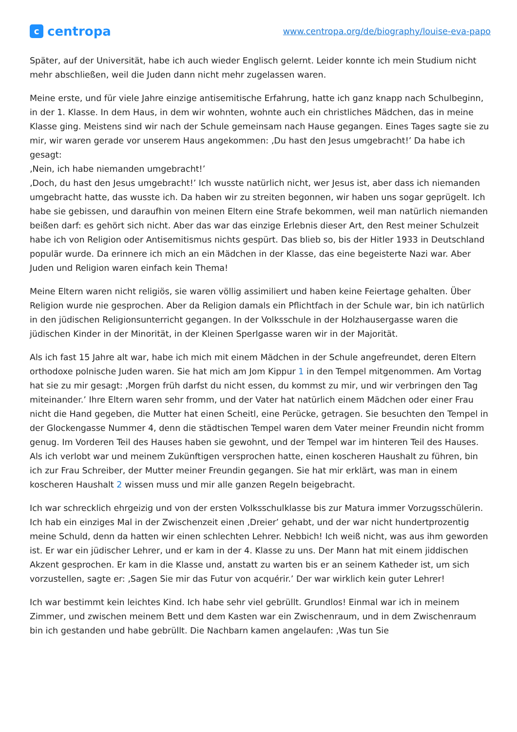ccentropa
www.centropa.org/de/biography/louise-eva-papo
Später, auf der Universität, habe ich auch wieder Englisch gelernt. Leider konnte ich mein Studium nicht mehr abschließen, weil die Juden dann nicht mehr zugelassen waren.
Meine erste, und für viele Jahre einzige antisemitische Erfahrung, hatte ich ganz knapp nach Schulbeginn, in der 1. Klasse. In dem Haus, in dem wir wohnten, wohnte auch ein christliches Mädchen, das in meine Klasse ging. Meistens sind wir nach der Schule gemeinsam nach Hause gegangen. Eines Tages sagte sie zu mir, wir waren gerade vor unserem Haus angekommen: ‚Du hast den Jesus umgebracht!’ Da habe ich gesagt:
‚Nein, ich habe niemanden umgebracht!’
‚Doch, du hast den Jesus umgebracht!’ Ich wusste natürlich nicht, wer Jesus ist, aber dass ich niemanden umgebracht hatte, das wusste ich. Da haben wir zu streiten begonnen, wir haben uns sogar geprügelt. Ich habe sie gebissen, und daraufhin von meinen Eltern eine Strafe bekommen, weil man natürlich niemanden beißen darf: es gehört sich nicht. Aber das war das einzige Erlebnis dieser Art, den Rest meiner Schulzeit habe ich von Religion oder Antisemitismus nichts gespürt. Das blieb so, bis der Hitler 1933 in Deutschland populär wurde. Da erinnere ich mich an ein Mädchen in der Klasse, das eine begeisterte Nazi war. Aber Juden und Religion waren einfach kein Thema!
Meine Eltern waren nicht religiös, sie waren völlig assimiliert und haben keine Feiertage gehalten. Über Religion wurde nie gesprochen. Aber da Religion damals ein Pflichtfach in der Schule war, bin ich natürlich in den jüdischen Religionsunterricht gegangen. In der Volksschule in der Holzhausergasse waren die jüdischen Kinder in der Minorität, in der Kleinen Sperlgasse waren wir in der Majorität.
Als ich fast 15 Jahre alt war, habe ich mich mit einem Mädchen in der Schule angefreundet, deren Eltern orthodoxe polnische Juden waren. Sie hat mich am Jom Kippur 1 in den Tempel mitgenommen. Am Vortag hat sie zu mir gesagt: ‚Morgen früh darfst du nicht essen, du kommst zu mir, und wir verbringen den Tag miteinander.’ Ihre Eltern waren sehr fromm, und der Vater hat natürlich einem Mädchen oder einer Frau nicht die Hand gegeben, die Mutter hat einen Scheitl, eine Perücke, getragen. Sie besuchten den Tempel in der Glockengasse Nummer 4, denn die städtischen Tempel waren dem Vater meiner Freundin nicht fromm genug. Im Vorderen Teil des Hauses haben sie gewohnt, und der Tempel war im hinteren Teil des Hauses. Als ich verlobt war und meinem Zukünftigen versprochen hatte, einen koscheren Haushalt zu führen, bin ich zur Frau Schreiber, der Mutter meiner Freundin gegangen. Sie hat mir erklärt, was man in einem koscheren Haushalt 2 wissen muss und mir alle ganzen Regeln beigebracht.
Ich war schrecklich ehrgeizig und von der ersten Volksschulklasse bis zur Matura immer Vorzugsschülerin. Ich hab ein einziges Mal in der Zwischenzeit einen ‚Dreier’ gehabt, und der war nicht hundertprozentig meine Schuld, denn da hatten wir einen schlechten Lehrer. Nebbich! Ich weiß nicht, was aus ihm geworden ist. Er war ein jüdischer Lehrer, und er kam in der 4. Klasse zu uns. Der Mann hat mit einem jiddischen Akzent gesprochen. Er kam in die Klasse und, anstatt zu warten bis er an seinem Katheder ist, um sich vorzustellen, sagte er: ‚Sagen Sie mir das Futur von acquérir.’ Der war wirklich kein guter Lehrer!
Ich war bestimmt kein leichtes Kind. Ich habe sehr viel gebrüllt. Grundlos! Einmal war ich in meinem Zimmer, und zwischen meinem Bett und dem Kasten war ein Zwischenraum, und in dem Zwischenraum bin ich gestanden und habe gebrüllt. Die Nachbarn kamen angelaufen: ‚Was tun Sie